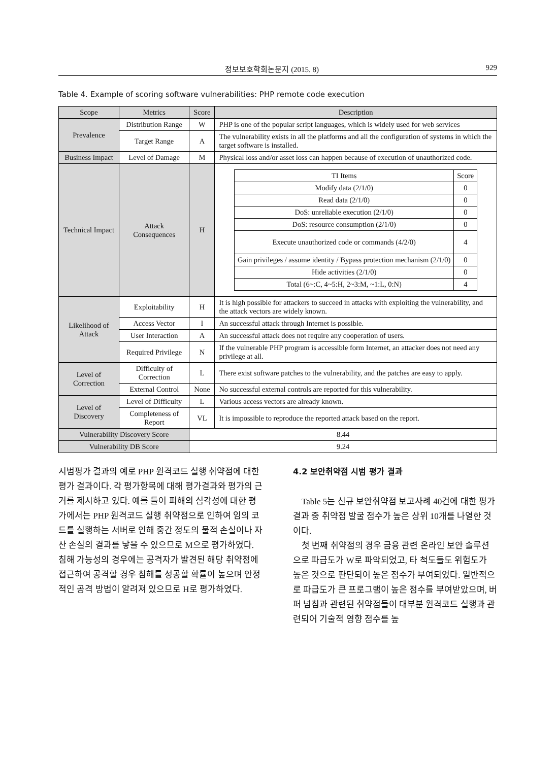정보보호학회논문지 (2015. 8) 929
Table 4. Example of scoring software vulnerabilities: PHP remote code execution
| Scope | Metrics | Score | Description |
| --- | --- | --- | --- |
| Prevalence | Distribution Range | W | PHP is one of the popular script languages, which is widely used for web services |
| | Target Range | A | The vulnerability exists in all the platforms and all the configuration of systems in which the target software is installed. |
| Business Impact | Level of Damage | M | Physical loss and/or asset loss can happen because of execution of unauthorized code. |
| Technical Impact | Attack Consequences | H | / TI Items / Score / / Modify data (2/1/0) / 0 / / Read data (2/1/0) / 0 / / DoS: unreliable execution (2/1/0) / 0 / / DoS: resource consumption (2/1/0) / 0 / / Execute unauthorized code or commands (4/2/0) / 4 / / Gain privileges / assume identity / Bypass protection mechanism (2/1/0) / 0 / / Hide activities (2/1/0) / 0 / / Total (6~:C, 4~5:H, 2~3:M, ~1:L, 0:N) / 4 / |
| Likelihood of Attack | Exploitability | H | It is high possible for attackers to succeed in attacks with exploiting the vulnerability, and the attack vectors are widely known. |
| | Access Vector | I | An successful attack through Internet is possible. |
| | User Interaction | A | An successful attack does not require any cooperation of users. |
| | Required Privilege | N | If the vulnerable PHP program is accessible form Internet, an attacker does not need any privilege at all. |
| Level of Correction | Difficulty of Correction | L | There exist software patches to the vulnerability, and the patches are easy to apply. |
| | External Control | None | No successful external controls are reported for this vulnerability. |
| Level of Discovery | Level of Difficulty | L | Various access vectors are already known. |
| | Completeness of Report | VL | It is impossible to reproduce the reported attack based on the report. |
| Vulnerability Discovery Score | | 8.44 | |
| Vulnerability DB Score | | 9.24 | |
시범평가 결과의 예로 PHP 원격코드 실행 취약점에 대한 평가 결과이다. 각 평가항목에 대해 평가결과와 평가의 근거를 제시하고 있다. 예를 들어 피해의 심각성에 대한 평가에서는 PHP 원격코드 실행 취약점으로 인하여 임의 코드를 실행하는 서버로 인해 중간 정도의 물적 손실이나 자산 손실의 결과를 낳을 수 있으므로 M으로 평가하였다. 침해 가능성의 경우에는 공격자가 발견된 해당 취약점에 접근하여 공격할 경우 침해를 성공할 확률이 높으며 안정적인 공격 방법이 알려져 있으므로 H로 평가하였다.
4.2 보안취약점 시범 평가 결과
Table 5는 신규 보안취약점 보고사례 40건에 대한 평가 결과 중 취약점 발굴 점수가 높은 상위 10개를 나열한 것이다.
첫 번째 취약점의 경우 금융 관련 온라인 보안 솔루션으로 파급도가 W로 파악되었고, 타 척도들도 위험도가 높은 것으로 판단되어 높은 점수가 부여되었다. 일반적으로 파급도가 큰 프로그램이 높은 점수를 부여받았으며, 버퍼 넘침과 관련된 취약점들이 대부분 원격코드 실행과 관련되어 기술적 영향 점수를 높